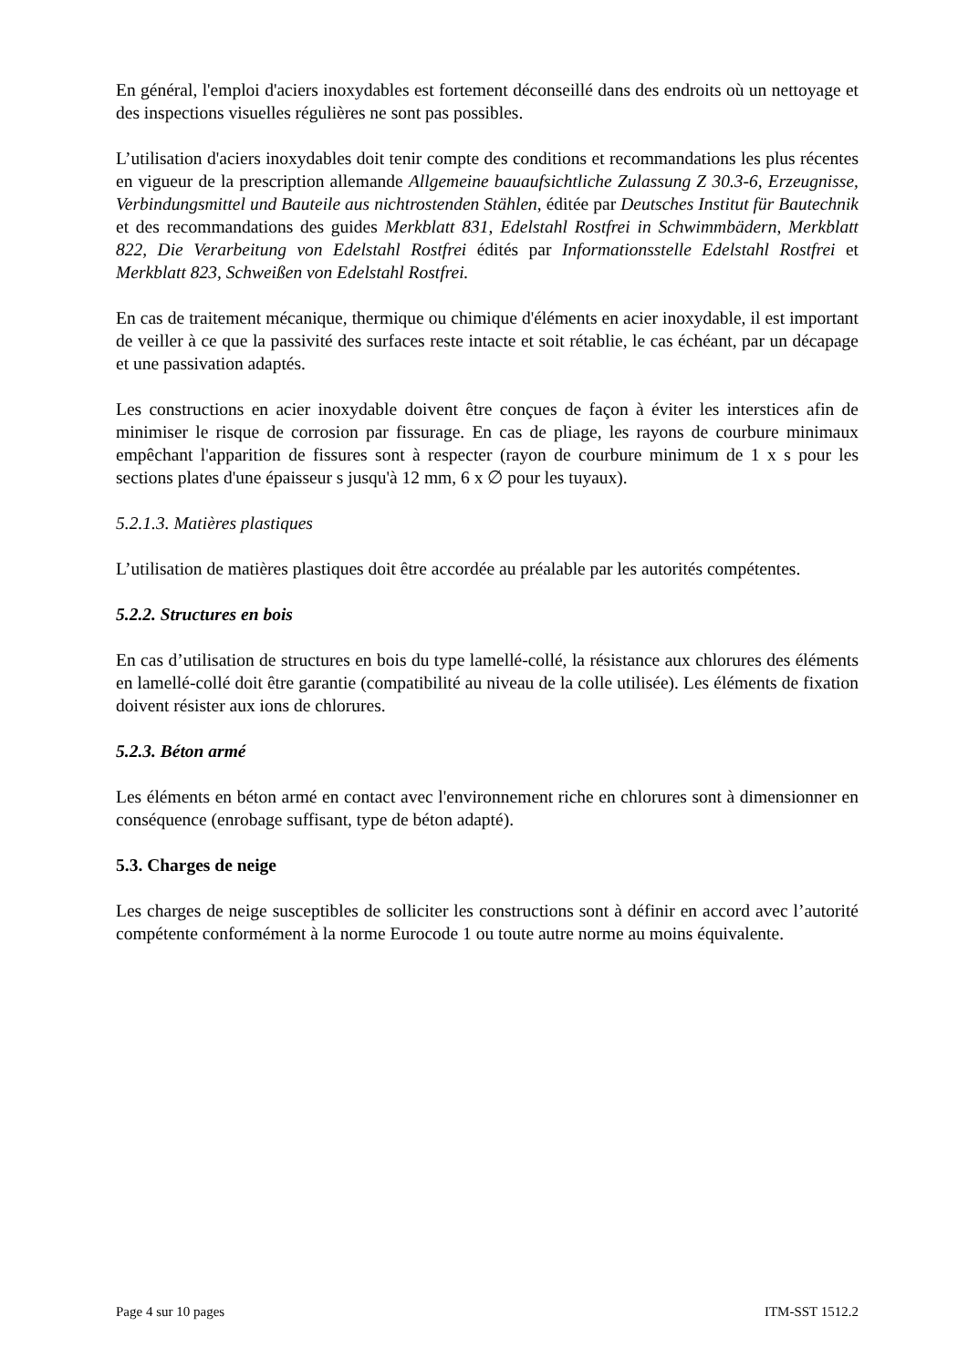En général, l'emploi d'aciers inoxydables est fortement déconseillé dans des endroits où un nettoyage et des inspections visuelles régulières ne sont pas possibles.
L’utilisation d'aciers inoxydables doit tenir compte des conditions et recommandations les plus récentes en vigueur de la prescription allemande Allgemeine bauaufsichtliche Zulassung Z 30.3-6, Erzeugnisse, Verbindungsmittel und Bauteile aus nichtrostenden Stählen, éditée par Deutsches Institut für Bautechnik et des recommandations des guides Merkblatt 831, Edelstahl Rostfrei in Schwimmbädern, Merkblatt 822, Die Verarbeitung von Edelstahl Rostfrei édités par Informationsstelle Edelstahl Rostfrei et Merkblatt 823, Schweißen von Edelstahl Rostfrei.
En cas de traitement mécanique, thermique ou chimique d'éléments en acier inoxydable, il est important de veiller à ce que la passivité des surfaces reste intacte et soit rétablie, le cas échéant, par un décapage et une passivation adaptés.
Les constructions en acier inoxydable doivent être conçues de façon à éviter les interstices afin de minimiser le risque de corrosion par fissurage. En cas de pliage, les rayons de courbure minimaux empêchant l'apparition de fissures sont à respecter (rayon de courbure minimum de 1 x s pour les sections plates d'une épaisseur s jusqu'à 12 mm, 6 x ∅ pour les tuyaux).
5.2.1.3. Matières plastiques
L’utilisation de matières plastiques doit être accordée au préalable par les autorités compétentes.
5.2.2. Structures en bois
En cas d’utilisation de structures en bois du type lamellé-collé, la résistance aux chlorures des éléments en lamellé-collé doit être garantie (compatibilité au niveau de la colle utilisée). Les éléments de fixation doivent résister aux ions de chlorures.
5.2.3. Béton armé
Les éléments en béton armé en contact avec l'environnement riche en chlorures sont à dimensionner en conséquence (enrobage suffisant, type de béton adapté).
5.3. Charges de neige
Les charges de neige susceptibles de solliciter les constructions sont à définir en accord avec l’autorité compétente conformément à la norme Eurocode 1 ou toute autre norme au moins équivalente.
Page 4 sur 10 pages ITM-SST 1512.2